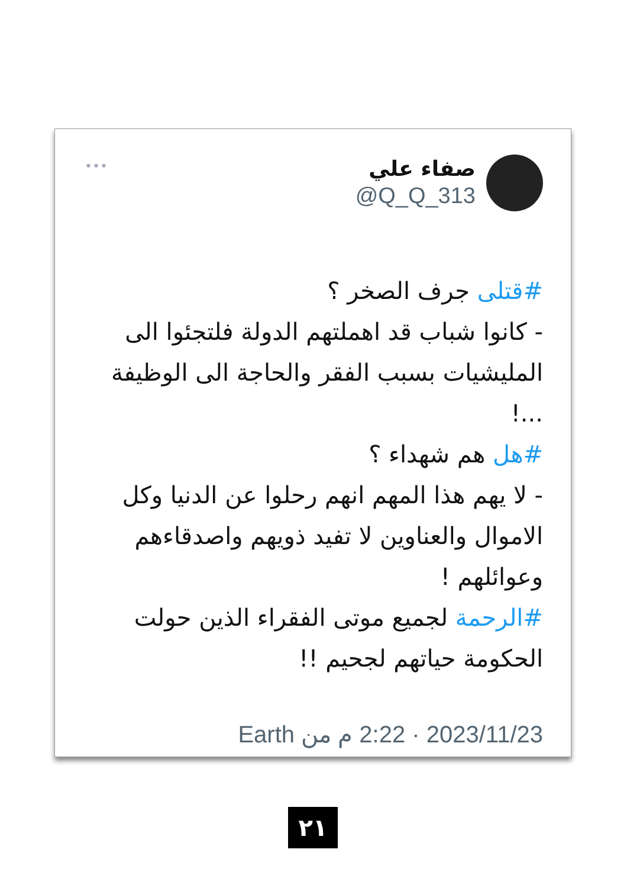•••
صفاء علي
@Q_Q_313
#قتلى جرف الصخر ؟
- كانوا شباب قد اهملتهم الدولة فلتجئوا الى المليشيات بسبب الفقر والحاجة الى الوظيفة ...!
#هل هم شهداء ؟
- لا يهم هذا المهم انهم رحلوا عن الدنيا وكل الاموال والعناوين لا تفيد ذويهم واصدقاءهم وعوائلهم !
#الرحمة لجميع موتى الفقراء الذين حولت الحكومة حياتهم لجحيم !!
2023/11/23 · 2:22 م من Earth
٢١